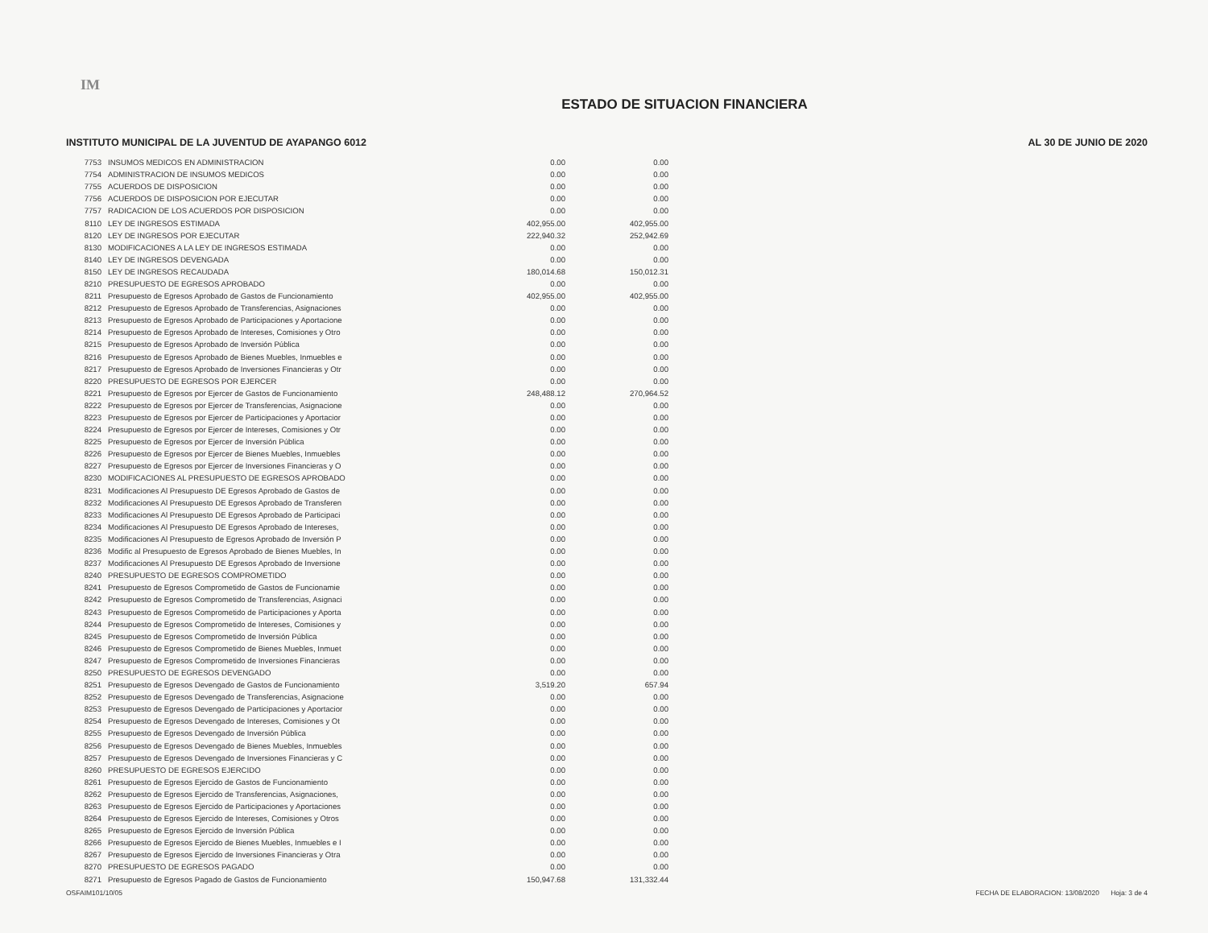IM
ESTADO DE SITUACION FINANCIERA
INSTITUTO MUNICIPAL DE LA JUVENTUD DE AYAPANGO 6012 AL 30 DE JUNIO DE 2020
| 7753 | INSUMOS MEDICOS EN ADMINISTRACION | 0.00 | 0.00 |
| 7754 | ADMINISTRACION DE INSUMOS MEDICOS | 0.00 | 0.00 |
| 7755 | ACUERDOS DE DISPOSICION | 0.00 | 0.00 |
| 7756 | ACUERDOS DE DISPOSICION POR EJECUTAR | 0.00 | 0.00 |
| 7757 | RADICACION DE LOS ACUERDOS POR DISPOSICION | 0.00 | 0.00 |
| 8110 | LEY DE INGRESOS ESTIMADA | 402,955.00 | 402,955.00 |
| 8120 | LEY DE INGRESOS POR EJECUTAR | 222,940.32 | 252,942.69 |
| 8130 | MODIFICACIONES A LA LEY DE INGRESOS ESTIMADA | 0.00 | 0.00 |
| 8140 | LEY DE INGRESOS DEVENGADA | 0.00 | 0.00 |
| 8150 | LEY DE INGRESOS RECAUDADA | 180,014.68 | 150,012.31 |
| 8210 | PRESUPUESTO DE EGRESOS APROBADO | 0.00 | 0.00 |
| 8211 | Presupuesto de Egresos Aprobado de Gastos de Funcionamiento | 402,955.00 | 402,955.00 |
| 8212 | Presupuesto de Egresos Aprobado de Transferencias, Asignaciones | 0.00 | 0.00 |
| 8213 | Presupuesto de Egresos Aprobado de Participaciones y Aportacione | 0.00 | 0.00 |
| 8214 | Presupuesto de Egresos Aprobado de Intereses, Comisiones y Otro | 0.00 | 0.00 |
| 8215 | Presupuesto de Egresos Aprobado de Inversión Pública | 0.00 | 0.00 |
| 8216 | Presupuesto de Egresos Aprobado de Bienes Muebles, Inmuebles e | 0.00 | 0.00 |
| 8217 | Presupuesto de Egresos Aprobado de Inversiones Financieras y Otr | 0.00 | 0.00 |
| 8220 | PRESUPUESTO DE EGRESOS POR EJERCER | 0.00 | 0.00 |
| 8221 | Presupuesto de Egresos por Ejercer de Gastos de Funcionamiento | 248,488.12 | 270,964.52 |
| 8222 | Presupuesto de Egresos por Ejercer de Transferencias, Asignacione | 0.00 | 0.00 |
| 8223 | Presupuesto de Egresos por Ejercer de Participaciones y Aportacior | 0.00 | 0.00 |
| 8224 | Presupuesto de Egresos por Ejercer de Intereses, Comisiones y Otr | 0.00 | 0.00 |
| 8225 | Presupuesto de Egresos por Ejercer de Inversión Pública | 0.00 | 0.00 |
| 8226 | Presupuesto de Egresos por Ejercer de Bienes Muebles, Inmuebles | 0.00 | 0.00 |
| 8227 | Presupuesto de Egresos por Ejercer de Inversiones Financieras y O | 0.00 | 0.00 |
| 8230 | MODIFICACIONES AL PRESUPUESTO DE EGRESOS APROBADO | 0.00 | 0.00 |
| 8231 | Modificaciones Al Presupuesto DE Egresos Aprobado de Gastos de | 0.00 | 0.00 |
| 8232 | Modificaciones Al Presupuesto DE Egresos Aprobado de Transferen | 0.00 | 0.00 |
| 8233 | Modificaciones Al Presupuesto DE Egresos Aprobado de Participaci | 0.00 | 0.00 |
| 8234 | Modificaciones Al Presupuesto DE Egresos Aprobado de Intereses, | 0.00 | 0.00 |
| 8235 | Modificaciones Al Presupuesto de Egresos Aprobado de Inversión P | 0.00 | 0.00 |
| 8236 | Modific al Presupuesto de Egresos Aprobado de Bienes Muebles, In | 0.00 | 0.00 |
| 8237 | Modificaciones Al Presupuesto DE Egresos Aprobado de Inversione | 0.00 | 0.00 |
| 8240 | PRESUPUESTO DE EGRESOS COMPROMETIDO | 0.00 | 0.00 |
| 8241 | Presupuesto de Egresos Comprometido de Gastos de Funcionamie | 0.00 | 0.00 |
| 8242 | Presupuesto de Egresos Comprometido de Transferencias, Asignaci | 0.00 | 0.00 |
| 8243 | Presupuesto de Egresos Comprometido de Participaciones y Aporta | 0.00 | 0.00 |
| 8244 | Presupuesto de Egresos Comprometido de Intereses, Comisiones y | 0.00 | 0.00 |
| 8245 | Presupuesto de Egresos Comprometido de Inversión Pública | 0.00 | 0.00 |
| 8246 | Presupuesto de Egresos Comprometido de Bienes Muebles, Inmuet | 0.00 | 0.00 |
| 8247 | Presupuesto de Egresos Comprometido de Inversiones Financieras | 0.00 | 0.00 |
| 8250 | PRESUPUESTO DE EGRESOS DEVENGADO | 0.00 | 0.00 |
| 8251 | Presupuesto de Egresos Devengado de Gastos de Funcionamiento | 3,519.20 | 657.94 |
| 8252 | Presupuesto de Egresos Devengado de Transferencias, Asignacione | 0.00 | 0.00 |
| 8253 | Presupuesto de Egresos Devengado de Participaciones y Aportacior | 0.00 | 0.00 |
| 8254 | Presupuesto de Egresos Devengado de Intereses, Comisiones y Ot | 0.00 | 0.00 |
| 8255 | Presupuesto de Egresos Devengado de Inversión Pública | 0.00 | 0.00 |
| 8256 | Presupuesto de Egresos Devengado de Bienes Muebles, Inmuebles | 0.00 | 0.00 |
| 8257 | Presupuesto de Egresos Devengado de Inversiones Financieras y C | 0.00 | 0.00 |
| 8260 | PRESUPUESTO DE EGRESOS EJERCIDO | 0.00 | 0.00 |
| 8261 | Presupuesto de Egresos Ejercido de Gastos de Funcionamiento | 0.00 | 0.00 |
| 8262 | Presupuesto de Egresos Ejercido de Transferencias, Asignaciones, | 0.00 | 0.00 |
| 8263 | Presupuesto de Egresos Ejercido de Participaciones y Aportaciones | 0.00 | 0.00 |
| 8264 | Presupuesto de Egresos Ejercido de Intereses, Comisiones y Otros | 0.00 | 0.00 |
| 8265 | Presupuesto de Egresos Ejercido de Inversión Pública | 0.00 | 0.00 |
| 8266 | Presupuesto de Egresos Ejercido de Bienes Muebles, Inmuebles e I | 0.00 | 0.00 |
| 8267 | Presupuesto de Egresos Ejercido de Inversiones Financieras y Otra | 0.00 | 0.00 |
| 8270 | PRESUPUESTO DE EGRESOS PAGADO | 0.00 | 0.00 |
| 8271 | Presupuesto de Egresos Pagado de Gastos de Funcionamiento | 150,947.68 | 131,332.44 |
OSFAIM101/10/05 FECHA DE ELABORACION: 13/08/2020 Hoja: 3 de 4